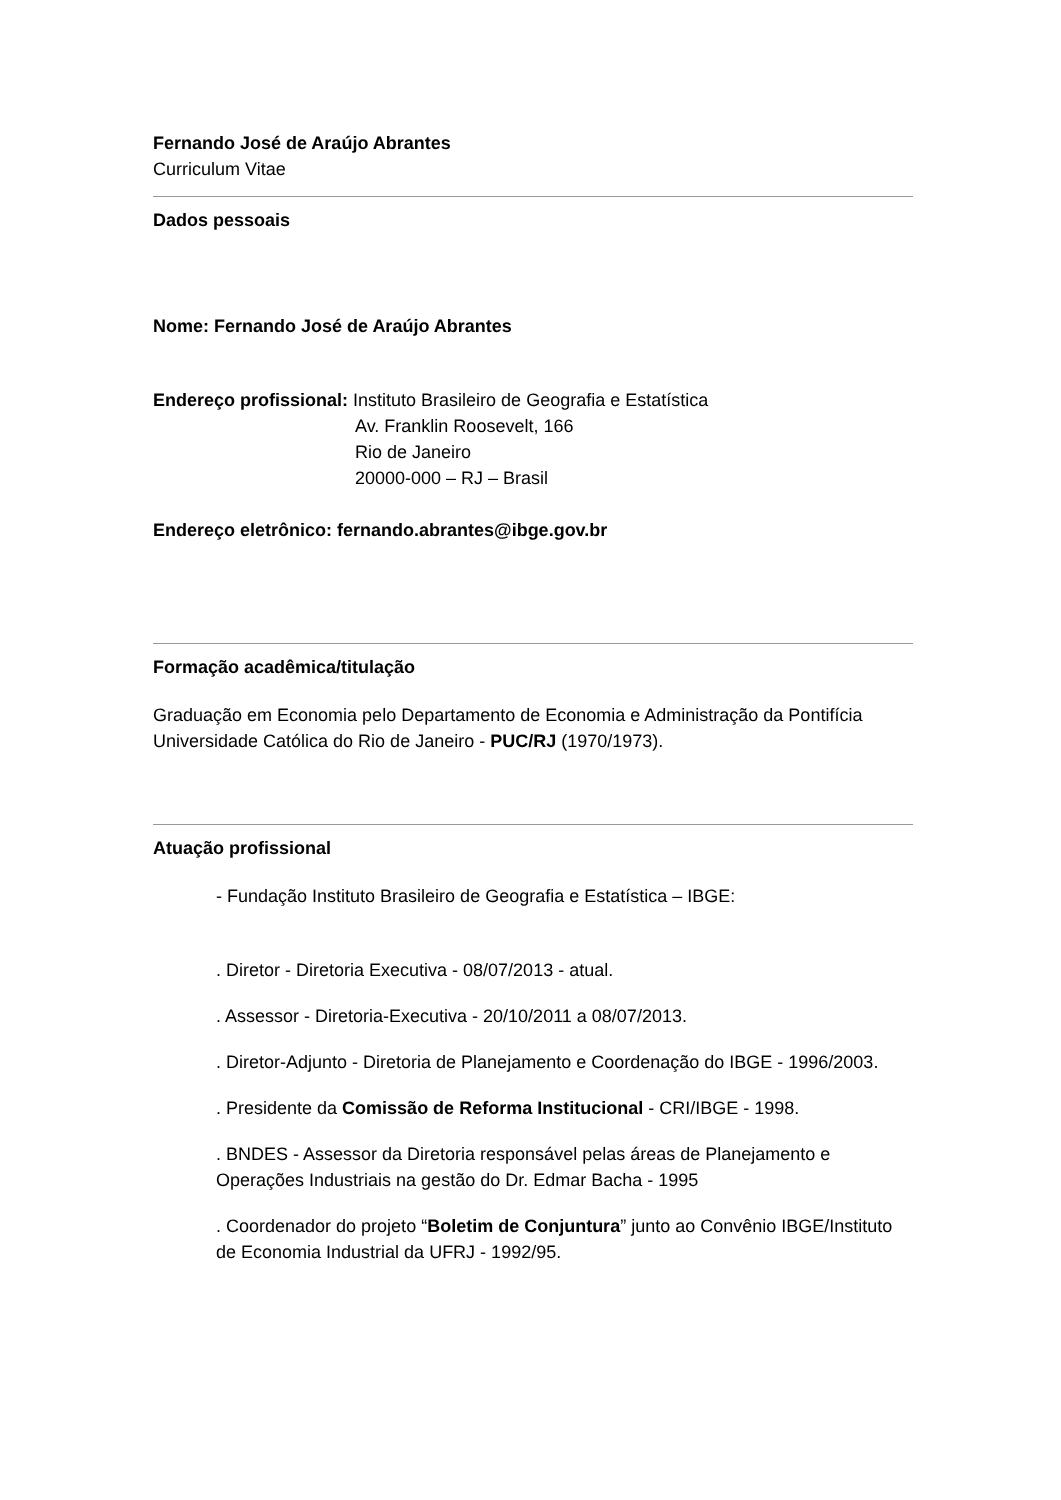Fernando José de Araújo Abrantes
Curriculum Vitae
Dados pessoais
Nome: Fernando José de Araújo Abrantes
Endereço profissional: Instituto Brasileiro de Geografia e Estatística
Av. Franklin Roosevelt, 166
Rio de Janeiro
20000-000 – RJ – Brasil
Endereço eletrônico: fernando.abrantes@ibge.gov.br
Formação acadêmica/titulação
Graduação em Economia pelo Departamento de Economia e Administração da Pontifícia Universidade Católica do Rio de Janeiro - PUC/RJ (1970/1973).
Atuação profissional
- Fundação Instituto Brasileiro de Geografia e Estatística – IBGE:
. Diretor - Diretoria Executiva - 08/07/2013 - atual.
. Assessor - Diretoria-Executiva - 20/10/2011 a 08/07/2013.
. Diretor-Adjunto - Diretoria de Planejamento e Coordenação do IBGE - 1996/2003.
. Presidente da Comissão de Reforma Institucional - CRI/IBGE - 1998.
. BNDES - Assessor da Diretoria responsável pelas áreas de Planejamento e Operações Industriais na gestão do Dr. Edmar Bacha - 1995
. Coordenador do projeto “Boletim de Conjuntura” junto ao Convênio IBGE/Instituto de Economia Industrial da UFRJ - 1992/95.